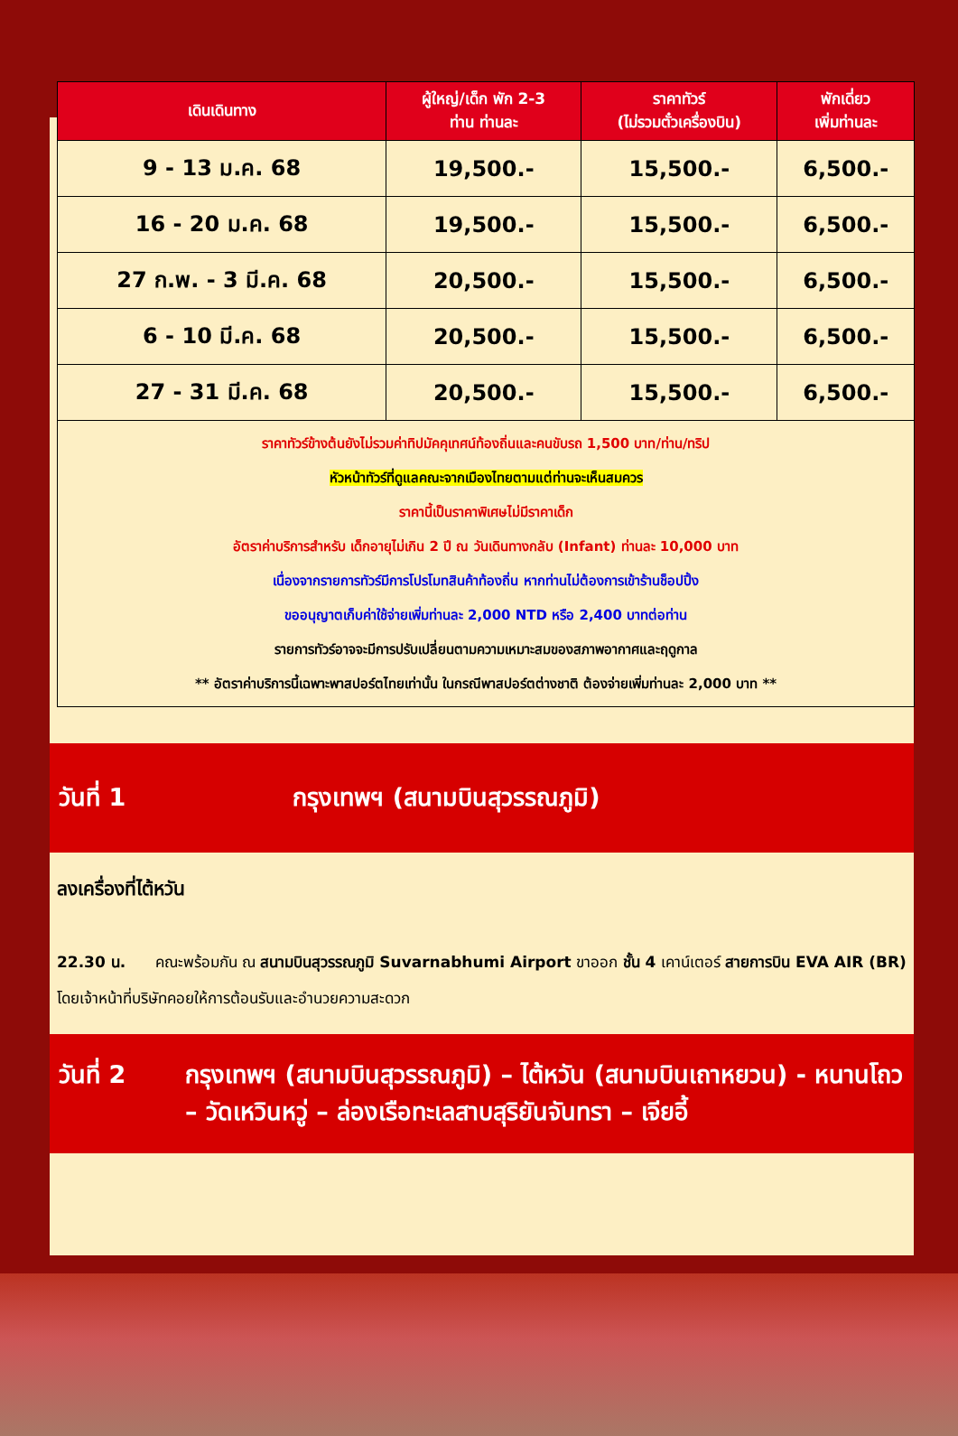| เดินเดินทาง | ผู้ใหญ่/เด็ก พัก 2-3 ท่าน ท่านละ | ราคาทัวร์ (ไม่รวมตั๋วเครื่องบิน) | พักเดี่ยว เพิ่มท่านละ |
| --- | --- | --- | --- |
| 9 - 13 ม.ค. 68 | 19,500.- | 15,500.- | 6,500.- |
| 16 - 20 ม.ค. 68 | 19,500.- | 15,500.- | 6,500.- |
| 27 ก.พ. - 3 มี.ค. 68 | 20,500.- | 15,500.- | 6,500.- |
| 6 - 10 มี.ค. 68 | 20,500.- | 15,500.- | 6,500.- |
| 27 - 31 มี.ค. 68 | 20,500.- | 15,500.- | 6,500.- |
| ราคาทัวร์ข้างต้นยังไม่รวมค่าทิปมัคคุเทศน์ท้องถิ่นและคนขับรถ 1,500 บาท/ท่าน/ทริป หัวหน้าทัวร์ที่ดูแลคณะจากเมืองไทยตามแต่ท่านจะเห็นสมควร ราคานี้เป็นราคาพิเศษไม่มีราคาเด็ก อัตราค่าบริการสำหรับ เด็กอายุไม่เกิน 2 ปี ณ วันเดินทางกลับ (Infant) ท่านละ 10,000 บาท เนื่องจากรายการทัวร์มีการโปรโมทสินค้าท้องถิ่น หากท่านไม่ต้องการเข้าร้านช็อปปิ้ง ขออนุญาตเก็บค่าใช้จ่ายเพิ่มท่านละ 2,000 NTD หรือ 2,400 บาทต่อท่าน รายการทัวร์อาจจะมีการปรับเปลี่ยนตามความเหมาะสมของสภาพอากาศและฤดูกาล ** อัตราค่าบริการนี้เฉพาะพาสปอร์ตไทยเท่านั้น ในกรณีพาสปอร์ตต่างชาติ ต้องจ่ายเพิ่มท่านละ 2,000 บาท ** | | | |
วันที่ 1 กรุงเทพฯ (สนามบินสุวรรณภูมิ)
ลงเครื่องที่ไต้หวัน
22.30 น. คณะพร้อมกัน ณ สนามบินสุวรรณภูมิ Suvarnabhumi Airport ขาออก ชั้น 4 เคาน์เตอร์ สายการบิน EVA AIR (BR) โดยเจ้าหน้าที่บริษัทคอยให้การต้อนรับและอำนวยความสะดวก
วันที่ 2 กรุงเทพฯ (สนามบินสุวรรณภูมิ) – ไต้หวัน (สนามบินเถาหยวน) - หนานโถว – วัดเหวินหวู่ – ล่องเรือทะเลสาบสุริยันจันทรา – เจียอี้